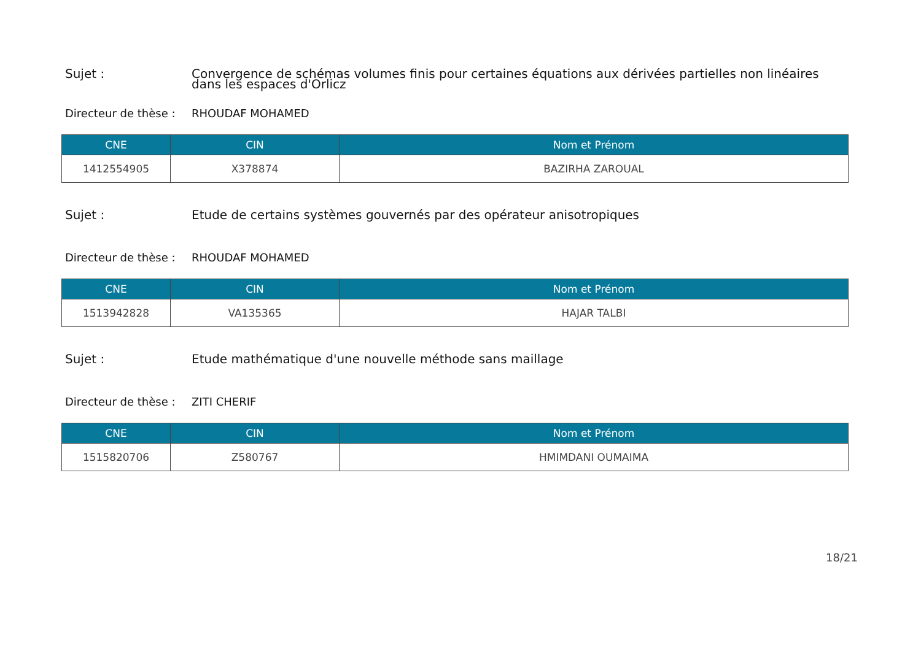Sujet : Convergence de schémas volumes finis pour certaines équations aux dérivées partielles non linéaires dans les espaces d'Orlicz
Directeur de thèse :
RHOUDAF MOHAMED
| CNE | CIN | Nom et Prénom |
| --- | --- | --- |
| 1412554905 | X378874 | BAZIRHA ZAROUAL |
Sujet : Etude de certains systèmes gouvernés par des opérateur anisotropiques
Directeur de thèse :
RHOUDAF MOHAMED
| CNE | CIN | Nom et Prénom |
| --- | --- | --- |
| 1513942828 | VA135365 | HAJAR TALBI |
Sujet : Etude mathématique d'une nouvelle méthode sans maillage
Directeur de thèse :
ZITI CHERIF
| CNE | CIN | Nom et Prénom |
| --- | --- | --- |
| 1515820706 | Z580767 | HMIMDANI OUMAIMA |
18/21